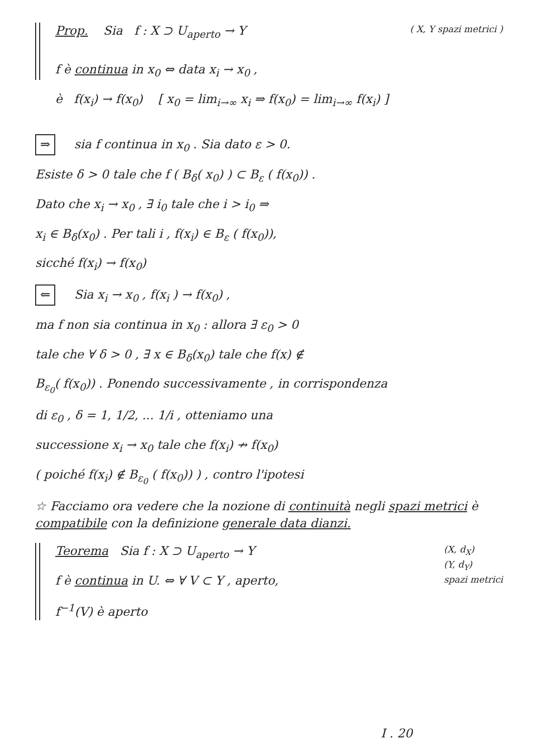Prop. Sia f : X ⊃ U<sub>aperto</sub> → Y ( X, Y spazi metrici )
f è continua in x<sub>0</sub> ⇔ data x<sub>i</sub> → x<sub>0</sub> ,
è f(x<sub>i</sub>) → f(x<sub>0</sub>) [ x<sub>0</sub> = lim<sub>i→∞</sub> x<sub>i</sub> ⇒ f(x<sub>0</sub>) = lim<sub>i→∞</sub> f(x<sub>i</sub>) ]
⇒ sia f continua in x<sub>0</sub> . Sia dato ε > 0.
Esiste δ > 0 tale che f ( B<sub>δ</sub>( x<sub>0</sub>) ) ⊂ B<sub>ε</sub> ( f(x<sub>0</sub>)) .
Dato che x<sub>i</sub> → x<sub>0</sub> , ∃ i<sub>0</sub> tale che i > i<sub>0</sub> ⇒
x<sub>i</sub> ∈ B<sub>δ</sub>(x<sub>0</sub>) . Per tali i , f(x<sub>i</sub>) ∈ B<sub>ε</sub> ( f(x<sub>0</sub>)),
sicché f(x<sub>i</sub>) → f(x<sub>0</sub>)
⇐ Sia x<sub>i</sub> → x<sub>0</sub> , f(x<sub>i</sub> ) → f(x<sub>0</sub>) ,
ma f non sia continua in x<sub>0</sub> : allora ∃ ε<sub>0</sub> > 0
tale che ∀ δ > 0 , ∃ x ∈ B<sub>δ</sub>(x<sub>0</sub>) tale che f(x) ∉
B<sub>ε<sub>0</sub></sub>( f(x<sub>0</sub>)) . Ponendo successivamente , in corrispondenza
di ε<sub>0</sub> , δ = 1, 1/2, ... 1/i , otteniamo una
successione x<sub>i</sub> → x<sub>0</sub> tale che f(x<sub>i</sub>) ↛ f(x<sub>0</sub>)
( poiché f(x<sub>i</sub>) ∉ B<sub>ε<sub>0</sub></sub> ( f(x<sub>0</sub>)) ) , contro l'ipotesi
☆ Facciamo ora vedere che la nozione di continuità negli spazi metrici è compatibile con la definizione generale data dianzi.
Teorema Sia f : X ⊃ U<sub>aperto</sub> → Y (X, d<sub>X</sub>)
(Y, d<sub>Y</sub>)
spazi metrici
f è continua in U. ⇔ ∀ V ⊂ Y , aperto,
f<sup>−1</sup>(V) è aperto
I . 20